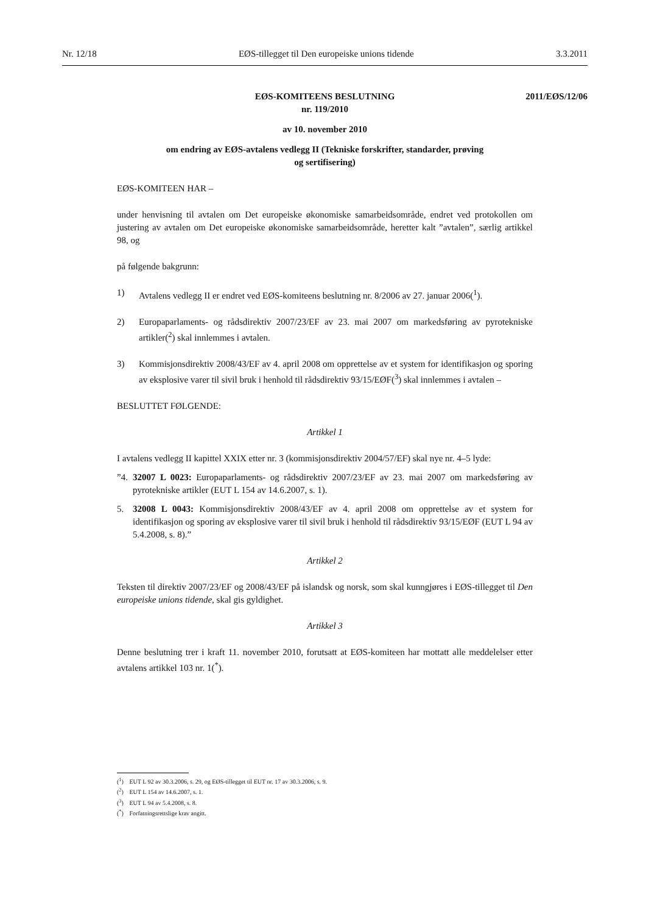Nr. 12/18 EØS-tillegget til Den europeiske unions tidende 3.3.2011
2011/EØS/12/06 EØS-KOMITEENS BESLUTNING
nr. 119/2010
av 10. november 2010
om endring av EØS-avtalens vedlegg II (Tekniske forskrifter, standarder, prøving
og sertifisering)
EØS-KOMITEEN HAR –
under henvisning til avtalen om Det europeiske økonomiske samarbeidsområde, endret ved protokollen om justering av avtalen om Det europeiske økonomiske samarbeidsområde, heretter kalt ”avtalen”, særlig artikkel 98, og
på følgende bakgrunn:
1) Avtalens vedlegg II er endret ved EØS-komiteens beslutning nr. 8/2006 av 27. januar 2006(<sup>1</sup>).
2) Europaparlaments- og rådsdirektiv 2007/23/EF av 23. mai 2007 om markedsføring av pyrotekniske artikler(<sup>2</sup>) skal innlemmes i avtalen.
3) Kommisjonsdirektiv 2008/43/EF av 4. april 2008 om opprettelse av et system for identifikasjon og sporing av eksplosive varer til sivil bruk i henhold til rådsdirektiv 93/15/EØF(<sup>3</sup>) skal innlemmes i avtalen –
BESLUTTET FØLGENDE:
Artikkel 1
I avtalens vedlegg II kapittel XXIX etter nr. 3 (kommisjonsdirektiv 2004/57/EF) skal nye nr. 4–5 lyde:
”4. 32007 L 0023: Europaparlaments- og rådsdirektiv 2007/23/EF av 23. mai 2007 om markedsføring av pyrotekniske artikler (EUT L 154 av 14.6.2007, s. 1).
5. 32008 L 0043: Kommisjonsdirektiv 2008/43/EF av 4. april 2008 om opprettelse av et system for identifikasjon og sporing av eksplosive varer til sivil bruk i henhold til rådsdirektiv 93/15/EØF (EUT L 94 av 5.4.2008, s. 8).”
Artikkel 2
Teksten til direktiv 2007/23/EF og 2008/43/EF på islandsk og norsk, som skal kunngjøres i EØS-tillegget til Den europeiske unions tidende, skal gis gyldighet.
Artikkel 3
Denne beslutning trer i kraft 11. november 2010, forutsatt at EØS-komiteen har mottatt alle meddelelser etter avtalens artikkel 103 nr. 1(<sup>*</sup>).
(<sup>1</sup>) EUT L 92 av 30.3.2006, s. 29, og EØS-tillegget til EUT nr. 17 av 30.3.2006, s. 9.
(<sup>2</sup>) EUT L 154 av 14.6.2007, s. 1.
(<sup>3</sup>) EUT L 94 av 5.4.2008, s. 8.
(<sup>*</sup>) Forfatningsrettslige krav angitt.